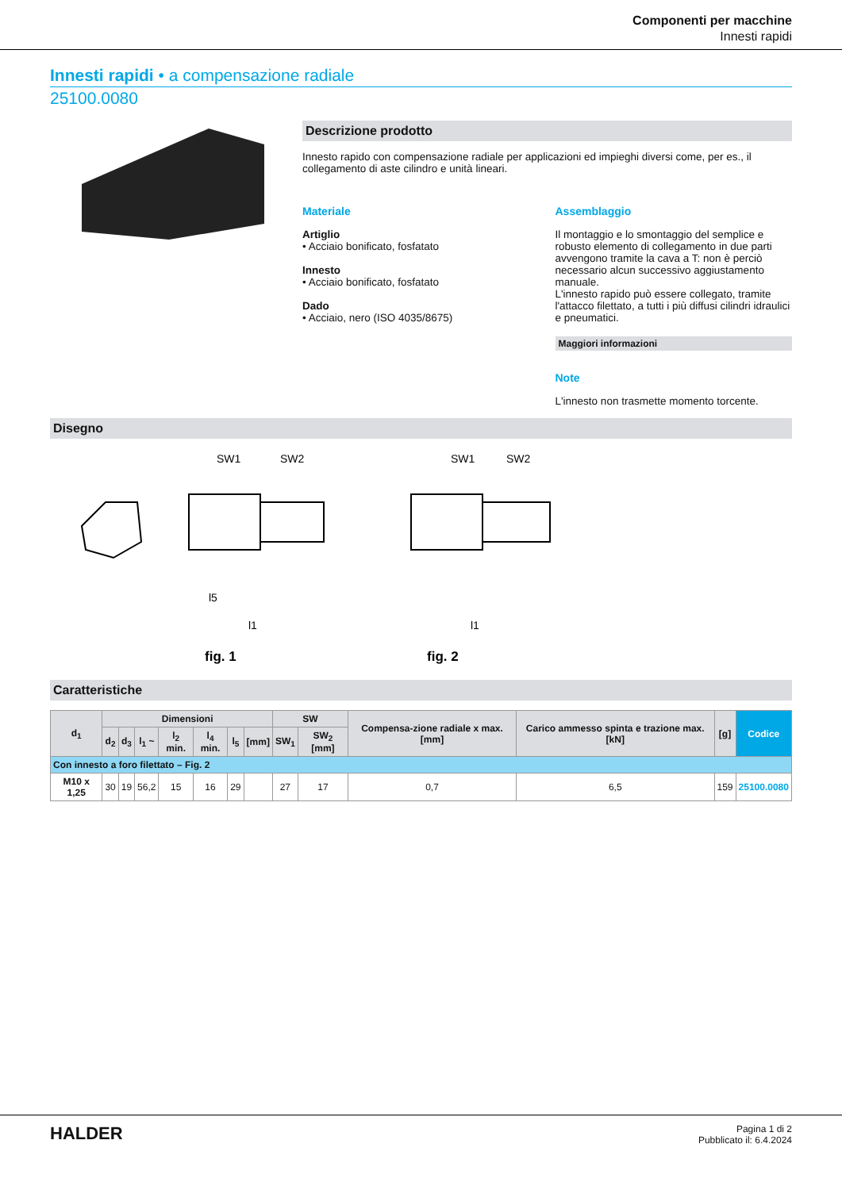Componenti per macchine
Innesti rapidi
Innesti rapidi • a compensazione radiale
25100.0080
Descrizione prodotto
Innesto rapido con compensazione radiale per applicazioni ed impieghi diversi come, per es., il collegamento di aste cilindro e unità lineari.
Materiale
Artiglio
• Acciaio bonificato, fosfatato
Innesto
• Acciaio bonificato, fosfatato
Dado
• Acciaio, nero (ISO 4035/8675)
Assemblaggio
Il montaggio e lo smontaggio del semplice e robusto elemento di collegamento in due parti avvengono tramite la cava a T: non è perciò necessario alcun successivo aggiustamento manuale.
L'innesto rapido può essere collegato, tramite l'attacco filettato, a tutti i più diffusi cilindri idraulici e pneumatici.
Maggiori informazioni
Note
L'innesto non trasmette momento torcente.
Disegno
SW1
SW2
SW1
SW2
l5
l1
fig. 1
l1
fig. 2
Caratteristiche
| d<sub>1</sub> | Dimensioni | | | | | | | SW | | Compensa-zione radiale x max. [mm] | Carico ammesso spinta e trazione max. [kN] | [g] | Codice |
| --- | --- | --- | --- | --- | --- | --- | --- | --- | --- | --- | --- | --- | --- |
| | d<sub>2</sub> | d<sub>3</sub> | l<sub>1</sub> ~ | l<sub>2</sub> min. | l<sub>4</sub> min. | l<sub>5</sub> | [mm] | SW<sub>1</sub> | SW<sub>2</sub> [mm] | | | | |
| Con innesto a foro filettato – Fig. 2 | | | | | | | | | | | | | |
| M10 x 1,25 | 30 | 19 | 56,2 | 15 | 16 | 29 | | 27 | 17 | 0,7 | 6,5 | 159 | 25100.0080 |
HALDER
Pagina 1 di 2
Pubblicato il: 6.4.2024